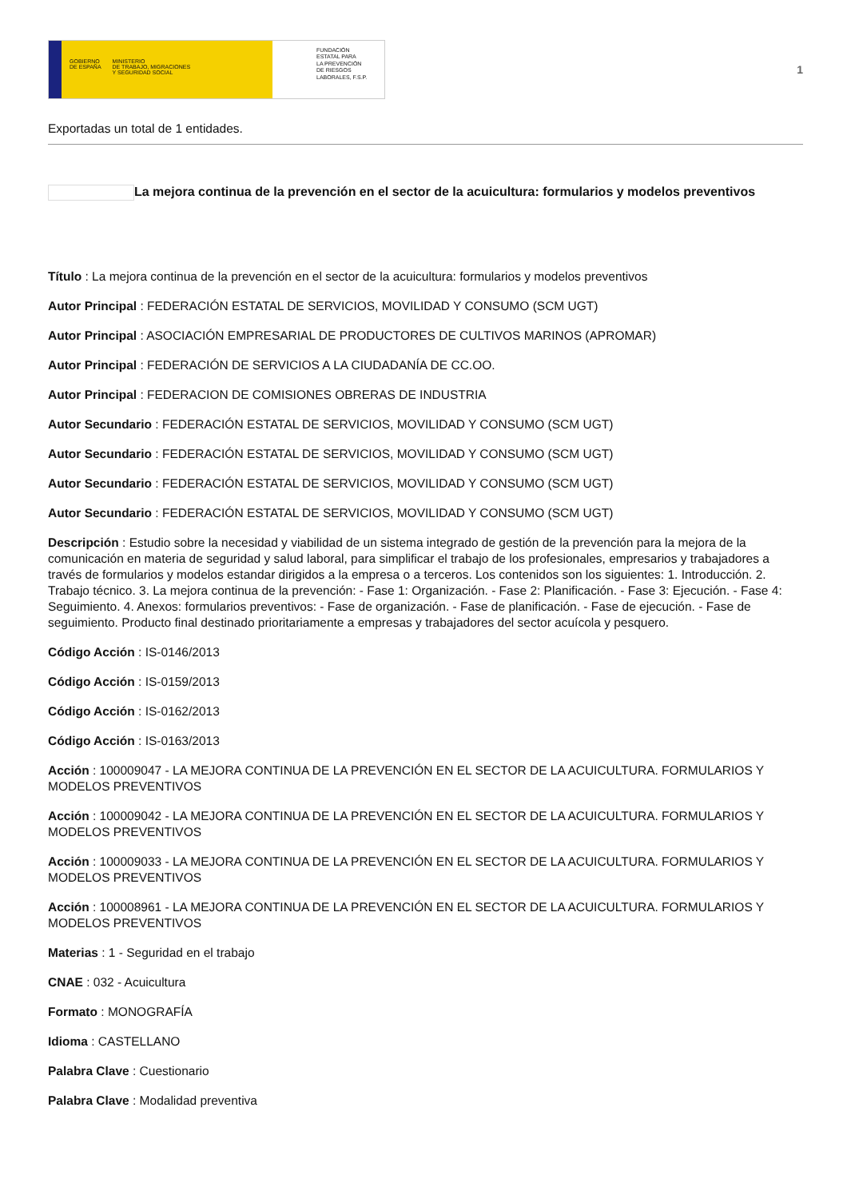GOBIERNO
DE ESPAÑA MINISTERIO
DE TRABAJO, MIGRACIONES
Y SEGURIDAD SOCIAL
FUNDACIÓN
ESTATAL PARA
LA PREVENCIÓN
DE RIESGOS
LABORALES, F.S.P.
1
Exportadas un total de 1 entidades.
La mejora continua de la prevención en el sector de la acuicultura: formularios y modelos preventivos
Título : La mejora continua de la prevención en el sector de la acuicultura: formularios y modelos preventivos
Autor Principal : FEDERACIÓN ESTATAL DE SERVICIOS, MOVILIDAD Y CONSUMO (SCM UGT)
Autor Principal : ASOCIACIÓN EMPRESARIAL DE PRODUCTORES DE CULTIVOS MARINOS (APROMAR)
Autor Principal : FEDERACIÓN DE SERVICIOS A LA CIUDADANÍA DE CC.OO.
Autor Principal : FEDERACION DE COMISIONES OBRERAS DE INDUSTRIA
Autor Secundario : FEDERACIÓN ESTATAL DE SERVICIOS, MOVILIDAD Y CONSUMO (SCM UGT)
Autor Secundario : FEDERACIÓN ESTATAL DE SERVICIOS, MOVILIDAD Y CONSUMO (SCM UGT)
Autor Secundario : FEDERACIÓN ESTATAL DE SERVICIOS, MOVILIDAD Y CONSUMO (SCM UGT)
Autor Secundario : FEDERACIÓN ESTATAL DE SERVICIOS, MOVILIDAD Y CONSUMO (SCM UGT)
Descripción : Estudio sobre la necesidad y viabilidad de un sistema integrado de gestión de la prevención para la mejora de la comunicación en materia de seguridad y salud laboral, para simplificar el trabajo de los profesionales, empresarios y trabajadores a través de formularios y modelos estandar dirigidos a la empresa o a terceros. Los contenidos son los siguientes: 1. Introducción. 2. Trabajo técnico. 3. La mejora continua de la prevención: - Fase 1: Organización. - Fase 2: Planificación. - Fase 3: Ejecución. - Fase 4: Seguimiento. 4. Anexos: formularios preventivos: - Fase de organización. - Fase de planificación. - Fase de ejecución. - Fase de seguimiento. Producto final destinado prioritariamente a empresas y trabajadores del sector acuícola y pesquero.
Código Acción : IS-0146/2013
Código Acción : IS-0159/2013
Código Acción : IS-0162/2013
Código Acción : IS-0163/2013
Acción : 100009047 - LA MEJORA CONTINUA DE LA PREVENCIÓN EN EL SECTOR DE LA ACUICULTURA. FORMULARIOS Y MODELOS PREVENTIVOS
Acción : 100009042 - LA MEJORA CONTINUA DE LA PREVENCIÓN EN EL SECTOR DE LA ACUICULTURA. FORMULARIOS Y MODELOS PREVENTIVOS
Acción : 100009033 - LA MEJORA CONTINUA DE LA PREVENCIÓN EN EL SECTOR DE LA ACUICULTURA. FORMULARIOS Y MODELOS PREVENTIVOS
Acción : 100008961 - LA MEJORA CONTINUA DE LA PREVENCIÓN EN EL SECTOR DE LA ACUICULTURA. FORMULARIOS Y MODELOS PREVENTIVOS
Materias : 1 - Seguridad en el trabajo
CNAE : 032 - Acuicultura
Formato : MONOGRAFÍA
Idioma : CASTELLANO
Palabra Clave : Cuestionario
Palabra Clave : Modalidad preventiva